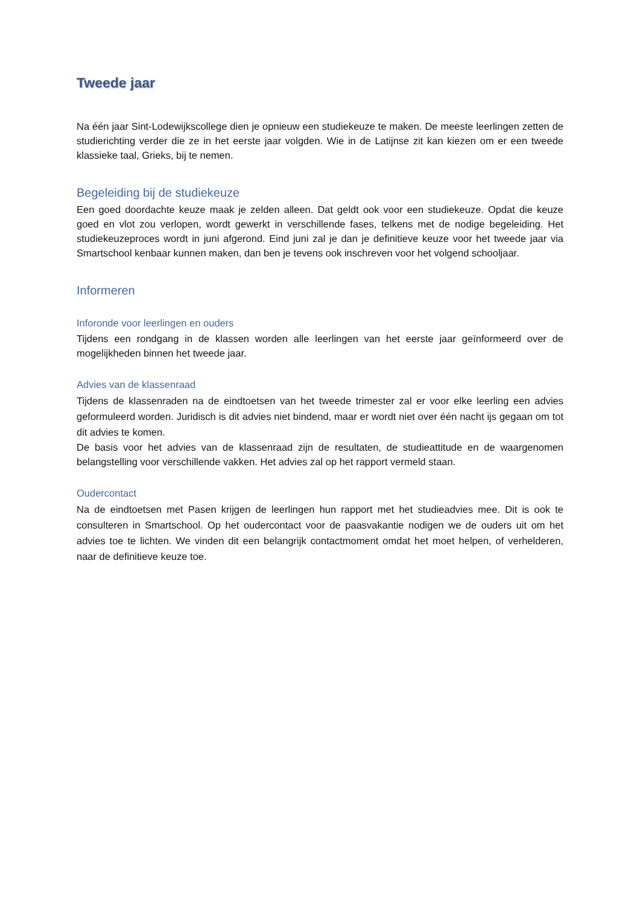Tweede jaar
Na één jaar Sint-Lodewijkscollege dien je opnieuw een studiekeuze te maken. De meeste leerlingen zetten de studierichting verder die ze in het eerste jaar volgden. Wie in de Latijnse zit kan kiezen om er een tweede klassieke taal, Grieks, bij te nemen.
Begeleiding bij de studiekeuze
Een goed doordachte keuze maak je zelden alleen. Dat geldt ook voor een studiekeuze. Opdat die keuze goed en vlot zou verlopen, wordt gewerkt in verschillende fases, telkens met de nodige begeleiding. Het studiekeuzeproces wordt in juni afgerond. Eind juni zal je dan je definitieve keuze voor het tweede jaar via Smartschool kenbaar kunnen maken, dan ben je tevens ook inschreven voor het volgend schooljaar.
Informeren
Inforonde voor leerlingen en ouders
Tijdens een rondgang in de klassen worden alle leerlingen van het eerste jaar geïnformeerd over de mogelijkheden binnen het tweede jaar.
Advies van de klassenraad
Tijdens de klassenraden na de eindtoetsen van het tweede trimester zal er voor elke leerling een advies geformuleerd worden. Juridisch is dit advies niet bindend, maar er wordt niet over één nacht ijs gegaan om tot dit advies te komen.
De basis voor het advies van de klassenraad zijn de resultaten, de studieattitude en de waargenomen belangstelling voor verschillende vakken. Het advies zal op het rapport vermeld staan.
Oudercontact
Na de eindtoetsen met Pasen krijgen de leerlingen hun rapport met het studieadvies mee. Dit is ook te consulteren in Smartschool. Op het oudercontact voor de paasvakantie nodigen we de ouders uit om het advies toe te lichten. We vinden dit een belangrijk contactmoment omdat het moet helpen, of verhelderen, naar de definitieve keuze toe.